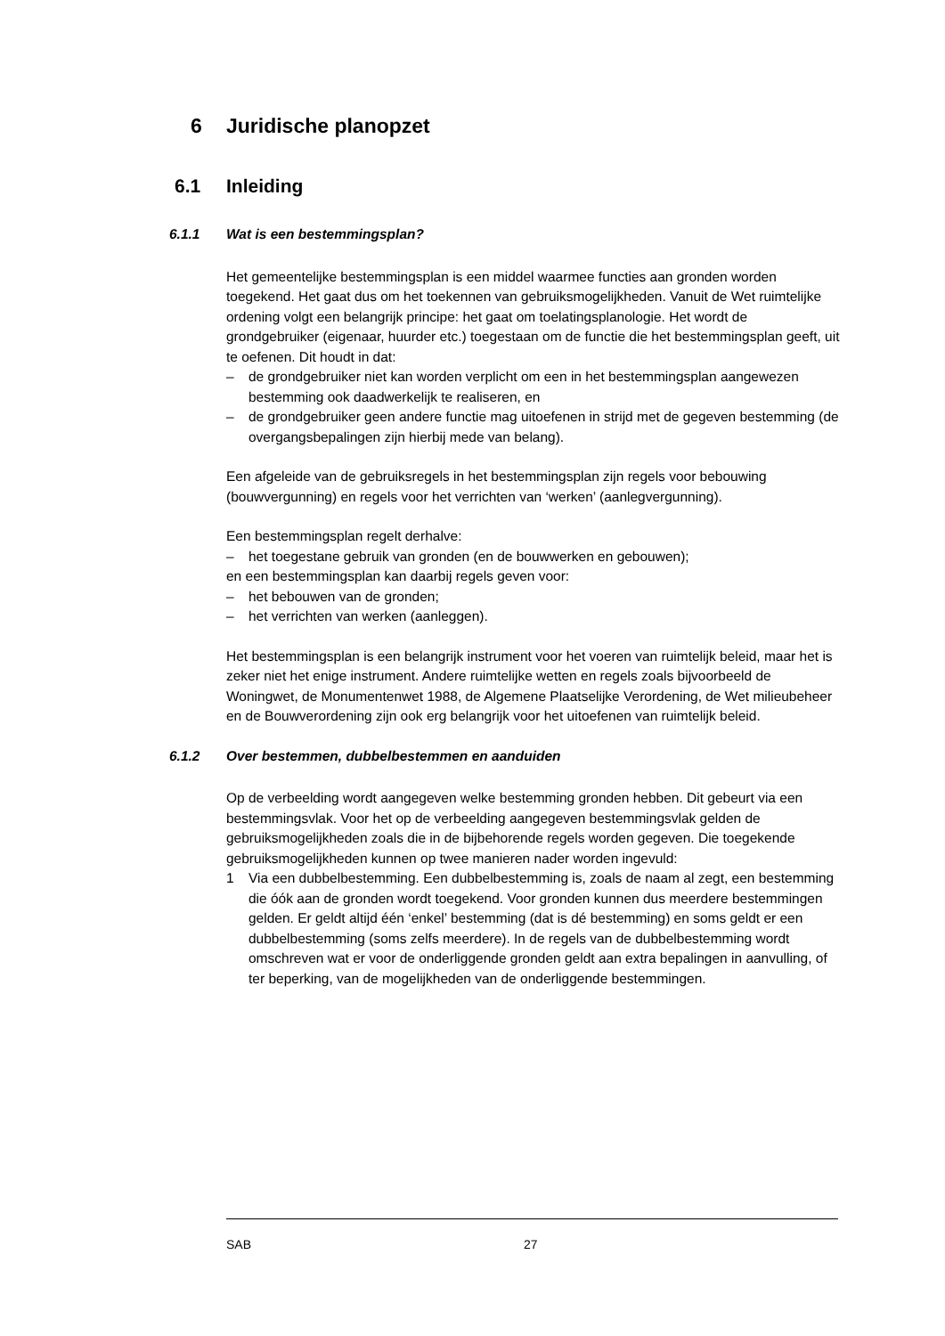6 Juridische planopzet
6.1 Inleiding
6.1.1 Wat is een bestemmingsplan?
Het gemeentelijke bestemmingsplan is een middel waarmee functies aan gronden worden toegekend. Het gaat dus om het toekennen van gebruiksmogelijkheden. Vanuit de Wet ruimtelijke ordening volgt een belangrijk principe: het gaat om toelatingsplanologie. Het wordt de grondgebruiker (eigenaar, huurder etc.) toegestaan om de functie die het bestemmingsplan geeft, uit te oefenen. Dit houdt in dat:
– de grondgebruiker niet kan worden verplicht om een in het bestemmingsplan aangewezen bestemming ook daadwerkelijk te realiseren, en
– de grondgebruiker geen andere functie mag uitoefenen in strijd met de gegeven bestemming (de overgangsbepalingen zijn hierbij mede van belang).
Een afgeleide van de gebruiksregels in het bestemmingsplan zijn regels voor bebouwing (bouwvergunning) en regels voor het verrichten van ‘werken’ (aanlegvergunning).
Een bestemmingsplan regelt derhalve:
– het toegestane gebruik van gronden (en de bouwwerken en gebouwen);
en een bestemmingsplan kan daarbij regels geven voor:
– het bebouwen van de gronden;
– het verrichten van werken (aanleggen).
Het bestemmingsplan is een belangrijk instrument voor het voeren van ruimtelijk beleid, maar het is zeker niet het enige instrument. Andere ruimtelijke wetten en regels zoals bijvoorbeeld de Woningwet, de Monumentenwet 1988, de Algemene Plaatselijke Verordening, de Wet milieubeheer en de Bouwverordening zijn ook erg belangrijk voor het uitoefenen van ruimtelijk beleid.
6.1.2 Over bestemmen, dubbelbestemmen en aanduiden
Op de verbeelding wordt aangegeven welke bestemming gronden hebben. Dit gebeurt via een bestemmingsvlak. Voor het op de verbeelding aangegeven bestemmingsvlak gelden de gebruiksmogelijkheden zoals die in de bijbehorende regels worden gegeven. Die toegekende gebruiksmogelijkheden kunnen op twee manieren nader worden ingevuld:
1 Via een dubbelbestemming. Een dubbelbestemming is, zoals de naam al zegt, een bestemming die óók aan de gronden wordt toegekend. Voor gronden kunnen dus meerdere bestemmingen gelden. Er geldt altijd één ‘enkel’ bestemming (dat is dé bestemming) en soms geldt er een dubbelbestemming (soms zelfs meerdere). In de regels van de dubbelbestemming wordt omschreven wat er voor de onderliggende gronden geldt aan extra bepalingen in aanvulling, of ter beperking, van de mogelijkheden van de onderliggende bestemmingen.
SAB 27